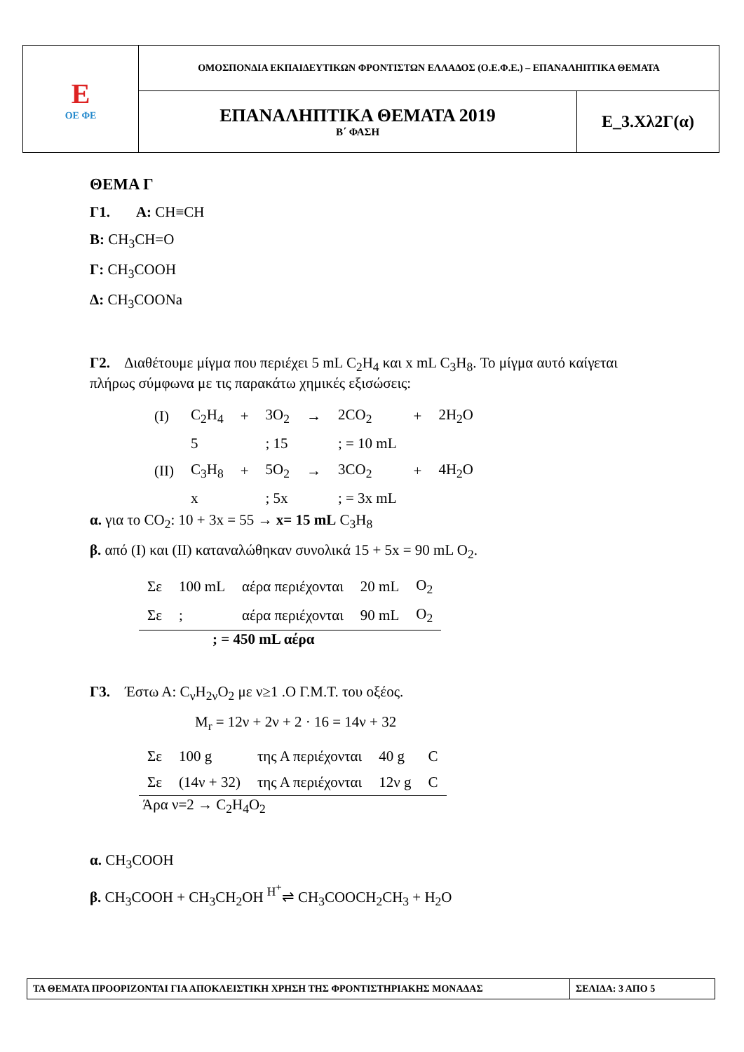| E ΟΕ ΦΕ | ΟΜΟΣΠΟΝΔΙΑ ΕΚΠΑΙΔΕΥΤΙΚΩΝ ΦΡΟΝΤΙΣΤΩΝ ΕΛΛΑΔΟΣ (Ο.Ε.Φ.Ε.) – ΕΠΑΝΑΛΗΠΤΙΚΑ ΘΕΜΑΤΑ | |
| | ΕΠΑΝΑΛΗΠΤΙΚΑ ΘΕΜΑΤΑ 2019 Β΄ ΦΑΣΗ | Ε_3.Χλ2Γ(α) |
ΘΕΜΑ Γ
Γ1. Α: CH≡CH
Β: CH<sub>3</sub>CH=O
Γ: CH<sub>3</sub>COOH
Δ: CH<sub>3</sub>COONa
Γ2. Διαθέτουμε μίγμα που περιέχει 5 mL C<sub>2</sub>H<sub>4</sub> και x mL C<sub>3</sub>H<sub>8</sub>. Το μίγμα αυτό καίγεται πλήρως σύμφωνα με τις παρακάτω χημικές εξισώσεις:
| (I) | C<sub>2</sub>H<sub>4</sub> | + | 3O<sub>2</sub> | → | 2CO<sub>2</sub> | + | 2H<sub>2</sub>O |
| | 5 | | ; 15 | | ; = 10 mL | | |
| (II) | C<sub>3</sub>H<sub>8</sub> | + | 5O<sub>2</sub> | → | 3CO<sub>2</sub> | + | 4H<sub>2</sub>O |
| | x | | ; 5x | | ; = 3x mL | | |
α. για το CO<sub>2</sub>: 10 + 3x = 55 → x= 15 mL C<sub>3</sub>H<sub>8</sub>
β. από (I) και (II) καταναλώθηκαν συνολικά 15 + 5x = 90 mL O<sub>2</sub>.
| Σε | 100 mL | αέρα περιέχονται | 20 mL | O<sub>2</sub> |
| Σε | ; | αέρα περιέχονται | 90 mL | O<sub>2</sub> |
; = 450 mL αέρα
Γ3. Έστω Α: C<sub>ν</sub>H<sub>2ν</sub>O<sub>2</sub> με ν≥1 .Ο Γ.Μ.Τ. του οξέος.
M<sub>r</sub> = 12ν + 2ν + 2 · 16 = 14ν + 32
| Σε | 100 g | της Α περιέχονται | 40 g | C |
| Σε | (14ν + 32) | της Α περιέχονται | 12ν g | C |
Άρα ν=2 → C<sub>2</sub>H<sub>4</sub>O<sub>2</sub>
α. CH<sub>3</sub>COOH
β. CH<sub>3</sub>COOH + CH<sub>3</sub>CH<sub>2</sub>OH <sup>H<sup>+</sup></sup>⇌ CH<sub>3</sub>COOCH<sub>2</sub>CH<sub>3</sub> + H<sub>2</sub>O
| ΤΑ ΘΕΜΑΤΑ ΠΡΟΟΡΙΖΟΝΤΑΙ ΓΙΑ ΑΠΟΚΛΕΙΣΤΙΚΗ ΧΡΗΣΗ ΤΗΣ ΦΡΟΝΤΙΣΤΗΡΙΑΚΗΣ ΜΟΝΑΔΑΣ | ΣΕΛΙΔΑ: 3 ΑΠΟ 5 |